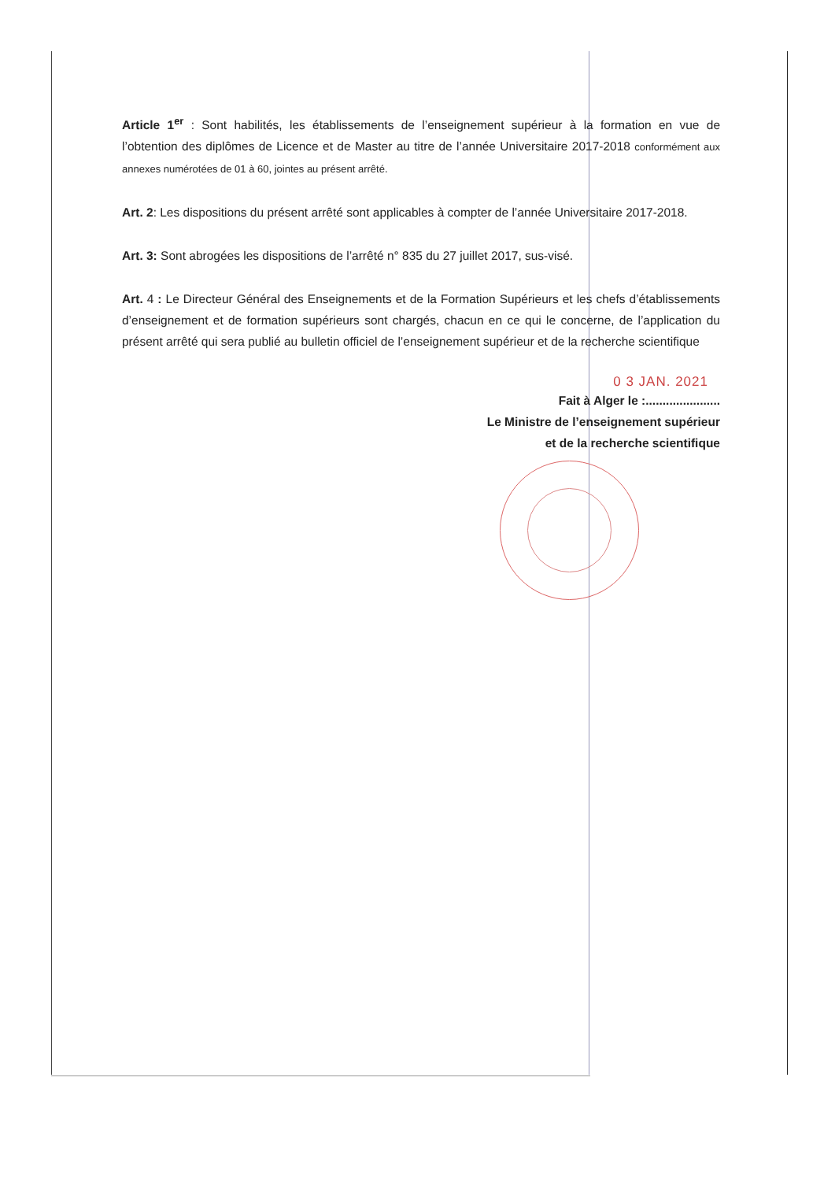Article 1<sup>er</sup> : Sont habilités, les établissements de l’enseignement supérieur à la formation en vue de l’obtention des diplômes de Licence et de Master au titre de l’année Universitaire 2017-2018 conformément aux annexes numérotées de 01 à 60, jointes au présent arrêté.
Art. 2: Les dispositions du présent arrêté sont applicables à compter de l’année Universitaire 2017-2018.
Art. 3: Sont abrogées les dispositions de l’arrêté n° 835 du 27 juillet 2017, sus-visé.
Art. 4 : Le Directeur Général des Enseignements et de la Formation Supérieurs et les chefs d’établissements d’enseignement et de formation supérieurs sont chargés, chacun en ce qui le concerne, de l’application du présent arrêté qui sera publié au bulletin officiel de l’enseignement supérieur et de la recherche scientifique
0 3 JAN. 2021
Fait à Alger le :......................
Le Ministre de l’enseignement supérieur
et de la recherche scientifique